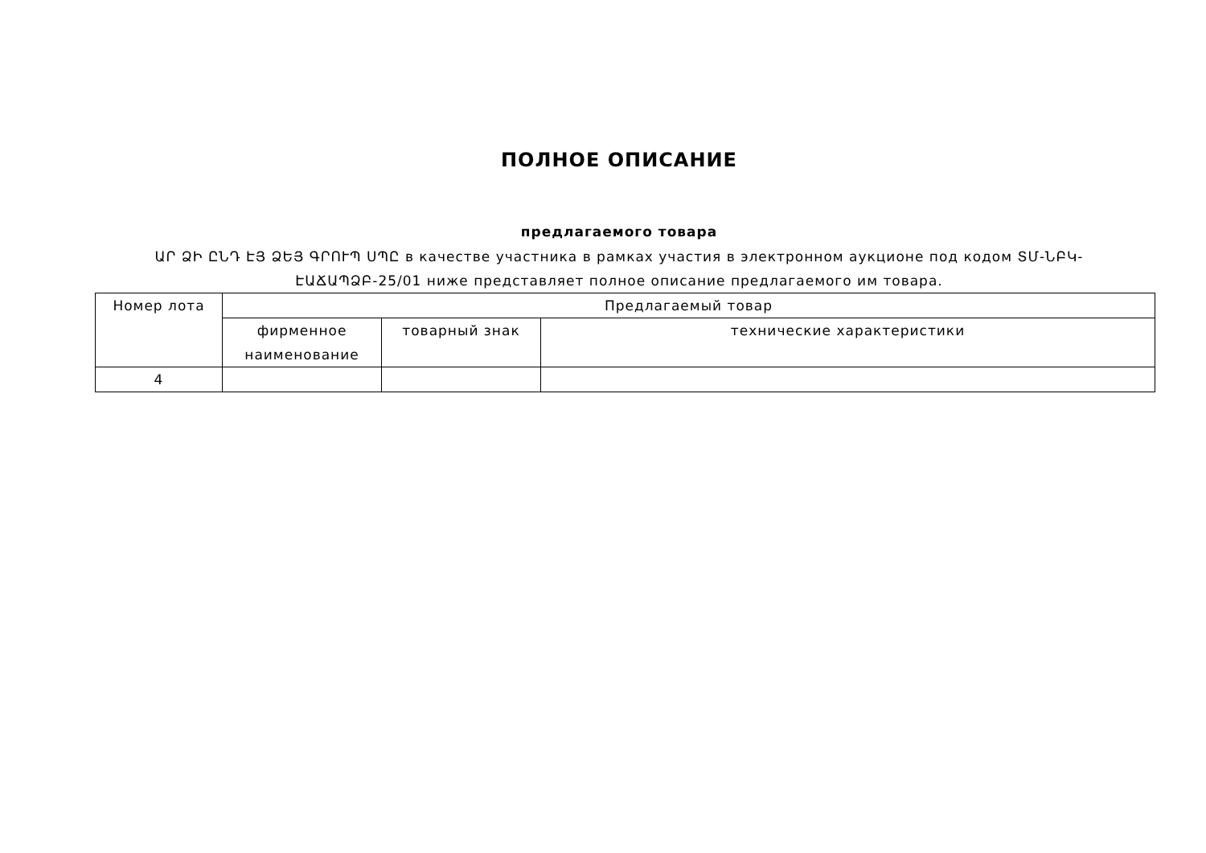ПОЛНОЕ ОПИСАНИЕ
предлагаемого товара
ԱՐ ՁԻ ԸՆԴ ԷՅ ՁԵՅ ԳՐՈՒՊ ՍՊԸ в качестве участника в рамках участия в электронном аукционе под кодом ՏՄ-ՆԲԿ-ԷԱՃԱՊՁԲ-25/01 ниже представляет полное описание предлагаемого им товара.
| Номер лота | Предлагаемый товар | | |
| --- | --- | --- | --- |
| | фирменное наименование | товарный знак | технические характеристики |
| 4 | | | |